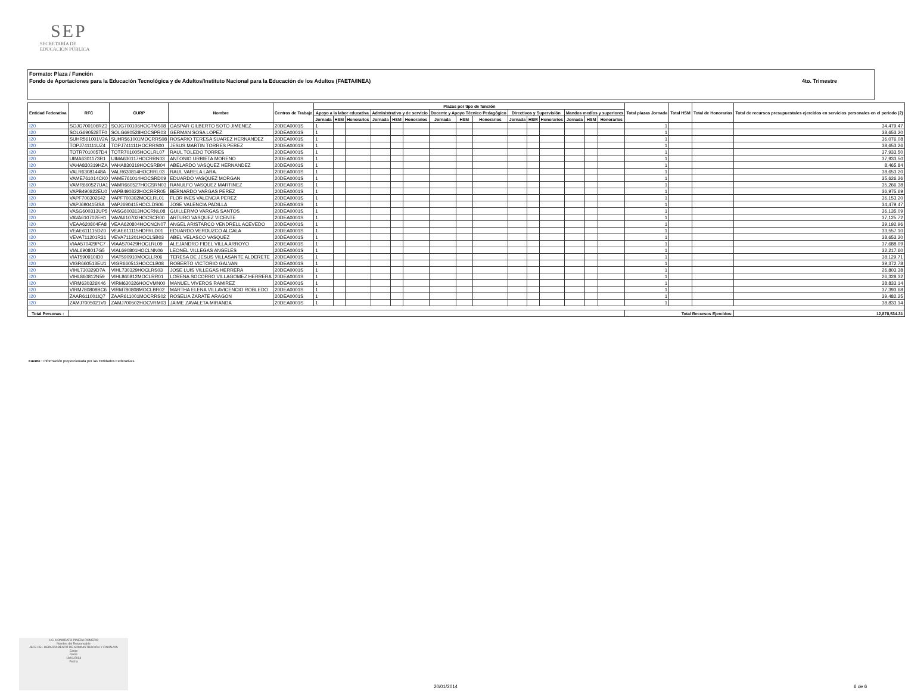SEP
SECRETARÍA DE
EDUCACIÓN PÚBLICA
Formato: Plaza / Función
Fondo de Aportaciones para la Educación Tecnológica y de Adultos/Instituto Nacional para la Educación de los Adultos (FAETA/INEA)
4to. Trimestre
| Entidad Federativa | RFC | CURP | Nombre | Centros de Trabajo | Plazas por tipo de función | | | | | | | | | | | | | | | Total plazas Jornada | Total HSM | Total de Honorarios | Total de recursos presupuestales ejercidos en servicios personales en el periodo (2) |
| --- | --- | --- | --- | --- | --- | --- | --- | --- | --- | --- | --- | --- | --- | --- | --- | --- | --- | --- | --- | --- | --- | --- | --- |
| | | | | | Apoyo a la labor educativa | | | Administrativo y de servicio | | | Docente y Apoyo Técnico Pedagógico | | | Directivos y Supervisión | | | Mandos medios y superiores | | | | | | |
| | | | | | Jornada | HSM | Honorarios | Jornada | HSM | Honorarios | Jornada | HSM | Honorarios | Jornada | HSM | Honorarios | Jornada | HSM | Honorarios | | | | |
| I20 | SOJG700106RZ3 | SOJG700106HOCTMS08 | GASPAR GILBERTO SOTO JIMENEZ | 20DEA0001S | 1 | | | | | | | | | | | | | | | 1 | | | 34,479.47 |
| I20 | SOLG690528TF0 | SOLG690528HOCSPR03 | GERMAN SOSA LOPEZ | 20DEA0001S | 1 | | | | | | | | | | | | | | | 1 | | | 38,653.20 |
| I20 | SUHR561001V2A | SUHR561001MOCRRS08 | ROSARIO TERESA SUAREZ HERNANDEZ | 20DEA0001S | 1 | | | | | | | | | | | | | | | 1 | | | 36,076.08 |
| I20 | TOPJ741111UZ4 | TOPJ741111HOCRRS00 | JESUS MARTIN TORRES PEREZ | 20DEA0001S | 1 | | | | | | | | | | | | | | | 1 | | | 38,653.26 |
| I20 | TOTR7010057D4 | TOTR701005HOCLRL07 | RAUL TOLEDO TORRES | 20DEA0001S | 1 | | | | | | | | | | | | | | | 1 | | | 37,933.50 |
| I20 | UIMA6301173R1 | UIMA630117HOCRRN03 | ANTONIO URBIETA MORENO | 20DEA0001S | 1 | | | | | | | | | | | | | | | 1 | | | 37,933.50 |
| I20 | VAHA830319HZA | VAHA830319HOCSRB04 | ABELARDO VASQUEZ HERNANDEZ | 20DEA0001S | 1 | | | | | | | | | | | | | | | 1 | | | 8,465.84 |
| I20 | VALR63081448A | VALR630814HOCRRL03 | RAUL VARELA LARA | 20DEA0001S | 1 | | | | | | | | | | | | | | | 1 | | | 38,653.20 |
| I20 | VAME761014CK0 | VAME761014HOCSRD09 | EDUARDO VASQUEZ MORGAN | 20DEA0001S | 1 | | | | | | | | | | | | | | | 1 | | | 35,626.26 |
| I20 | VAMR660527UA1 | VAMR660527HOCSRN03 | RANULFO VASQUEZ MARTINEZ | 20DEA0001S | 1 | | | | | | | | | | | | | | | 1 | | | 35,266.38 |
| I20 | VAPB490822EU0 | VAPB490822HOCRRR05 | BERNARDO VARGAS PEREZ | 20DEA0001S | 1 | | | | | | | | | | | | | | | 1 | | | 36,975.69 |
| I20 | VAPF700302642 | VAPF700302MOCLRL01 | FLOR INES VALENCIA PEREZ | 20DEA0001S | 1 | | | | | | | | | | | | | | | 1 | | | 36,153.20 |
| I20 | VAPJ690415ISA | VAPJ690415HOCLDS06 | JOSE VALENCIA PADILLA | 20DEA0001S | 1 | | | | | | | | | | | | | | | 1 | | | 34,479.47 |
| I20 | VASG600313UP5 | VASG600313HOCRNL08 | GUILLERMO VARGAS SANTOS | 20DEA0001S | 1 | | | | | | | | | | | | | | | 1 | | | 36,135.09 |
| I20 | VAVA610702EH1 | VAVA610702HOCSCR00 | ARTURO VASQUEZ VICENTE | 20DEA0001S | 1 | | | | | | | | | | | | | | | 1 | | | 37,125.72 |
| I20 | VEAA620804FA8 | VEAA620804HOCNCN07 | ANGEL ARISTARCO VENDRELL ACEVEDO | 20DEA0001S | 1 | | | | | | | | | | | | | | | 1 | | | 39,192.96 |
| I20 | VEAE611115DZ0 | VEAE611115HDFRLD01 | EDUARDO VERDUZCO ALCALA | 20DEA0001S | 1 | | | | | | | | | | | | | | | 1 | | | 33,557.10 |
| I20 | VEVA711201R31 | VEVA711201HOCLSB03 | ABEL VELASCO VASQUEZ | 20DEA0001S | 1 | | | | | | | | | | | | | | | 1 | | | 38,653.20 |
| I20 | VIAA570429PC7 | VIAA570429HOCLRL09 | ALEJANDRO FIDEL VILLA ARROYO | 20DEA0001S | 1 | | | | | | | | | | | | | | | 1 | | | 37,688.09 |
| I20 | VIAL6908017G5 | VIAL690801HOCLNN06 | LEONEL VILLEGAS ANGELES | 20DEA0001S | 1 | | | | | | | | | | | | | | | 1 | | | 32,217.60 |
| I20 | VIAT590910ID0 | VIAT590910MOCLLR06 | TERESA DE JESUS VILLASANTE ALDERETE | 20DEA0001S | 1 | | | | | | | | | | | | | | | 1 | | | 38,129.71 |
| I20 | VIGR660513EU1 | VIGR660513HOCCLB08 | ROBERTO VICTORIO GALVAN | 20DEA0001S | 1 | | | | | | | | | | | | | | | 1 | | | 39,372.78 |
| I20 | VIHL730329D7A | VIHL730329HOCLRS03 | JOSE LUIS VILLEGAS HERRERA | 20DEA0001S | 1 | | | | | | | | | | | | | | | 1 | | | 26,803.38 |
| I20 | VIHL860812N59 | VIHL860812MOCLRR01 | LORENA SOCORRO VILLAGOMEZ HERRERA | 20DEA0001S | 1 | | | | | | | | | | | | | | | 1 | | | 26,328.32 |
| I20 | VIRM630326K46 | VIRM630326HOCVMN00 | MANUEL VIVEROS RAMIREZ | 20DEA0001S | 1 | | | | | | | | | | | | | | | 1 | | | 38,833.14 |
| I20 | VIRM780808BC6 | VIRM780808MOCLBR02 | MARTHA ELENA VILLAVICENCIO ROBLEDO | 20DEA0001S | 1 | | | | | | | | | | | | | | | 1 | | | 37,393.68 |
| I20 | ZAAR611001IQ7 | ZAAR611001MOCRRS02 | ROSELIA ZARATE ARAGON | 20DEA0001S | 1 | | | | | | | | | | | | | | | 1 | | | 39,482.25 |
| I20 | ZAMJ7005021V0 | ZAMJ700502HOCVRM03 | JAIME ZAVALETA MIRANDA | 20DEA0001S | 1 | | | | | | | | | | | | | | | 1 | | | 38,833.14 |
| Total Personas : | | | | | | | | | | | | | | | | | | | | Total Recursos Ejercidos: | | | 12,878,534.31 |
Fuente : Información proporcionada por las Entidades Federativas.
LIC. HONORATO PINEDA ROMERO
Nombre del Responsable
JEFE DEL DEPARTAMENTO DE ADMINISTRACIÓN Y FINANZAS
Cargo
Firma
10/01/2014
Fecha
20/01/2014 6 de 6